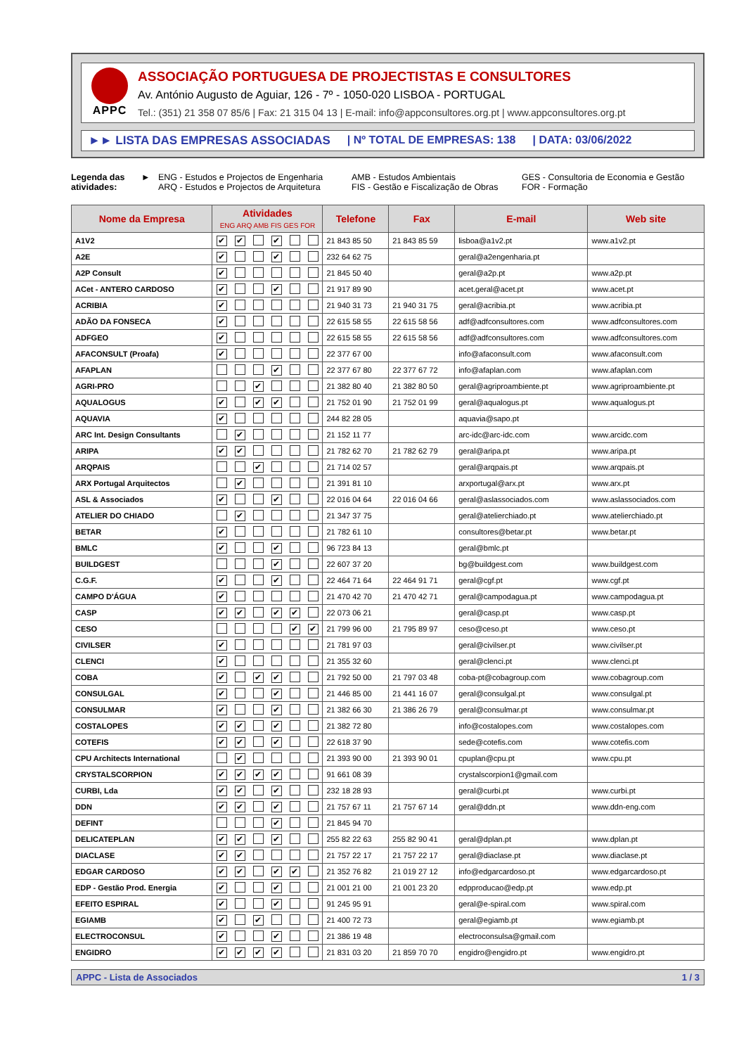APPC
ASSOCIAÇÃO PORTUGUESA DE PROJECTISTAS E CONSULTORES
Av. António Augusto de Aguiar, 126 - 7º - 1050-020 LISBOA - PORTUGAL
Tel.: (351) 21 358 07 85/6 | Fax: 21 315 04 13 | E-mail: info@appconsultores.org.pt | www.appconsultores.org.pt
►► LISTA DAS EMPRESAS ASSOCIADAS
| Nº TOTAL DE EMPRESAS: 138 | DATA: 03/06/2022
Legenda das atividades:
► ENG - Estudos e Projectos de Engenharia
ARQ - Estudos e Projectos de Arquitetura
AMB - Estudos Ambientais
FIS - Gestão e Fiscalização de Obras
GES - Consultoria de Economia e Gestão
FOR - Formação
| Nome da Empresa | Atividades ENG ARQ AMB FIS GES FOR | | | | | | Telefone | Fax | E-mail | Web site |
| --- | --- | --- | --- | --- | --- | --- | --- | --- | --- | --- |
| A1V2 | ✔ | ✔ | | ✔ | | | 21 843 85 50 | 21 843 85 59 | lisboa@a1v2.pt | www.a1v2.pt |
| A2E | ✔ | | | ✔ | | | 232 64 62 75 | | geral@a2engenharia.pt | |
| A2P Consult | ✔ | | | | | | 21 845 50 40 | | geral@a2p.pt | www.a2p.pt |
| ACet - ANTERO CARDOSO | ✔ | | | ✔ | | | 21 917 89 90 | | acet.geral@acet.pt | www.acet.pt |
| ACRIBIA | ✔ | | | | | | 21 940 31 73 | 21 940 31 75 | geral@acribia.pt | www.acribia.pt |
| ADÃO DA FONSECA | ✔ | | | | | | 22 615 58 55 | 22 615 58 56 | adf@adfconsultores.com | www.adfconsultores.com |
| ADFGEO | ✔ | | | | | | 22 615 58 55 | 22 615 58 56 | adf@adfconsultores.com | www.adfconsultores.com |
| AFACONSULT (Proafa) | ✔ | | | | | | 22 377 67 00 | | info@afaconsult.com | www.afaconsult.com |
| AFAPLAN | | | | ✔ | | | 22 377 67 80 | 22 377 67 72 | info@afaplan.com | www.afaplan.com |
| AGRI-PRO | | | ✔ | | | | 21 382 80 40 | 21 382 80 50 | geral@agriproambiente.pt | www.agriproambiente.pt |
| AQUALOGUS | ✔ | | ✔ | ✔ | | | 21 752 01 90 | 21 752 01 99 | geral@aqualogus.pt | www.aqualogus.pt |
| AQUAVIA | ✔ | | | | | | 244 82 28 05 | | aquavia@sapo.pt | |
| ARC Int. Design Consultants | | ✔ | | | | | 21 152 11 77 | | arc-idc@arc-idc.com | www.arcidc.com |
| ARIPA | ✔ | ✔ | | | | | 21 782 62 70 | 21 782 62 79 | geral@aripa.pt | www.aripa.pt |
| ARQPAIS | | | ✔ | | | | 21 714 02 57 | | geral@arqpais.pt | www.arqpais.pt |
| ARX Portugal Arquitectos | | ✔ | | | | | 21 391 81 10 | | arxportugal@arx.pt | www.arx.pt |
| ASL & Associados | ✔ | | | ✔ | | | 22 016 04 64 | 22 016 04 66 | geral@aslassociados.com | www.aslassociados.com |
| ATELIER DO CHIADO | | ✔ | | | | | 21 347 37 75 | | geral@atelierchiado.pt | www.atelierchiado.pt |
| BETAR | ✔ | | | | | | 21 782 61 10 | | consultores@betar.pt | www.betar.pt |
| BMLC | ✔ | | | ✔ | | | 96 723 84 13 | | geral@bmlc.pt | |
| BUILDGEST | | | | ✔ | | | 22 607 37 20 | | bg@buildgest.com | www.buildgest.com |
| C.G.F. | ✔ | | | ✔ | | | 22 464 71 64 | 22 464 91 71 | geral@cgf.pt | www.cgf.pt |
| CAMPO D'ÁGUA | ✔ | | | | | | 21 470 42 70 | 21 470 42 71 | geral@campodagua.pt | www.campodagua.pt |
| CASP | ✔ | ✔ | | ✔ | ✔ | | 22 073 06 21 | | geral@casp.pt | www.casp.pt |
| CESO | | | | | ✔ | ✔ | 21 799 96 00 | 21 795 89 97 | ceso@ceso.pt | www.ceso.pt |
| CIVILSER | ✔ | | | | | | 21 781 97 03 | | geral@civilser.pt | www.civilser.pt |
| CLENCI | ✔ | | | | | | 21 355 32 60 | | geral@clenci.pt | www.clenci.pt |
| COBA | ✔ | | ✔ | ✔ | | | 21 792 50 00 | 21 797 03 48 | coba-pt@cobagroup.com | www.cobagroup.com |
| CONSULGAL | ✔ | | | ✔ | | | 21 446 85 00 | 21 441 16 07 | geral@consulgal.pt | www.consulgal.pt |
| CONSULMAR | ✔ | | | ✔ | | | 21 382 66 30 | 21 386 26 79 | geral@consulmar.pt | www.consulmar.pt |
| COSTALOPES | ✔ | ✔ | | ✔ | | | 21 382 72 80 | | info@costalopes.com | www.costalopes.com |
| COTEFIS | ✔ | ✔ | | ✔ | | | 22 618 37 90 | | sede@cotefis.com | www.cotefis.com |
| CPU Architects International | | ✔ | | | | | 21 393 90 00 | 21 393 90 01 | cpuplan@cpu.pt | www.cpu.pt |
| CRYSTALSCORPION | ✔ | ✔ | ✔ | ✔ | | | 91 661 08 39 | | crystalscorpion1@gmail.com | |
| CURBI, Lda | ✔ | ✔ | | ✔ | | | 232 18 28 93 | | geral@curbi.pt | www.curbi.pt |
| DDN | ✔ | ✔ | | ✔ | | | 21 757 67 11 | 21 757 67 14 | geral@ddn.pt | www.ddn-eng.com |
| DEFINT | | | | ✔ | | | 21 845 94 70 | | | |
| DELICATEPLAN | ✔ | ✔ | | ✔ | | | 255 82 22 63 | 255 82 90 41 | geral@dplan.pt | www.dplan.pt |
| DIACLASE | ✔ | ✔ | | | | | 21 757 22 17 | 21 757 22 17 | geral@diaclase.pt | www.diaclase.pt |
| EDGAR CARDOSO | ✔ | ✔ | | ✔ | ✔ | | 21 352 76 82 | 21 019 27 12 | info@edgarcardoso.pt | www.edgarcardoso.pt |
| EDP - Gestão Prod. Energia | ✔ | | | ✔ | | | 21 001 21 00 | 21 001 23 20 | edpproducao@edp.pt | www.edp.pt |
| EFEITO ESPIRAL | ✔ | | | ✔ | | | 91 245 95 91 | | geral@e-spiral.com | www.spiral.com |
| EGIAMB | ✔ | | ✔ | | | | 21 400 72 73 | | geral@egiamb.pt | www.egiamb.pt |
| ELECTROCONSUL | ✔ | | | ✔ | | | 21 386 19 48 | | electroconsulsa@gmail.com | |
| ENGIDRO | ✔ | ✔ | ✔ | ✔ | | | 21 831 03 20 | 21 859 70 70 | engidro@engidro.pt | www.engidro.pt |
APPC - Lista de Associados 1 / 3